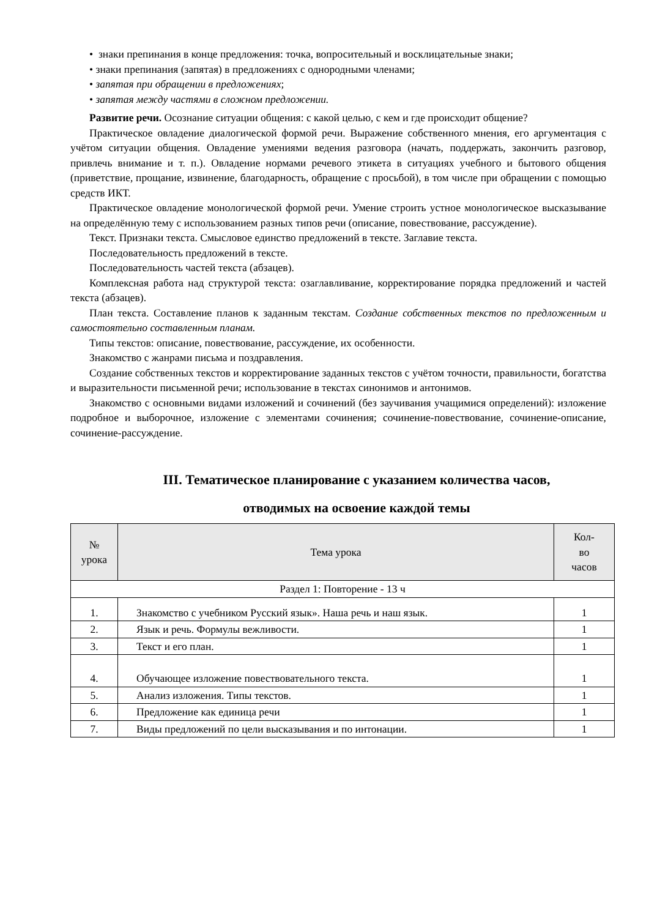• знаки препинания в конце предложения: точка, вопросительный и восклицательные знаки;
• знаки препинания (запятая) в предложениях с однородными членами;
• запятая при обращении в предложениях;
• запятая между частями в сложном предложении.
Развитие речи. Осознание ситуации общения: с какой целью, с кем и где происходит общение?
Практическое овладение диалогической формой речи. Выражение собственного мнения, его аргументация с учётом ситуации общения. Овладение умениями ведения разговора (начать, поддержать, закончить разговор, привлечь внимание и т. п.). Овладение нормами речевого этикета в ситуациях учебного и бытового общения (приветствие, прощание, извинение, благодарность, обращение с просьбой), в том числе при обращении с помощью средств ИКТ.
Практическое овладение монологической формой речи. Умение строить устное монологическое высказывание на определённую тему с использованием разных типов речи (описание, повествование, рассуждение).
Текст. Признаки текста. Смысловое единство предложений в тексте. Заглавие текста.
Последовательность предложений в тексте.
Последовательность частей текста (абзацев).
Комплексная работа над структурой текста: озаглавливание, корректирование порядка предложений и частей текста (абзацев).
План текста. Составление планов к заданным текстам. Создание собственных текстов по предложенным и самостоятельно составленным планам.
Типы текстов: описание, повествование, рассуждение, их особенности.
Знакомство с жанрами письма и поздравления.
Создание собственных текстов и корректирование заданных текстов с учётом точности, правильности, богатства и выразительности письменной речи; использование в текстах синонимов и антонимов.
Знакомство с основными видами изложений и сочинений (без заучивания учащимися определений): изложение подробное и выборочное, изложение с элементами сочинения; сочинение-повествование, сочинение-описание, сочинение-рассуждение.
III. Тематическое планирование с указанием количества часов,
отводимых на освоение каждой темы
| № урока | Тема урока | Кол- во часов |
| --- | --- | --- |
| Раздел 1: Повторение - 13 ч | | |
| 1. | Знакомство с учебником Русский язык». Наша речь и наш язык. | 1 |
| 2. | Язык и речь. Формулы вежливости. | 1 |
| 3. | Текст и его план. | 1 |
| 4. | Обучающее изложение повествовательного текста. | 1 |
| 5. | Анализ изложения. Типы текстов. | 1 |
| 6. | Предложение как единица речи | 1 |
| 7. | Виды предложений по цели высказывания и по интонации. | 1 |